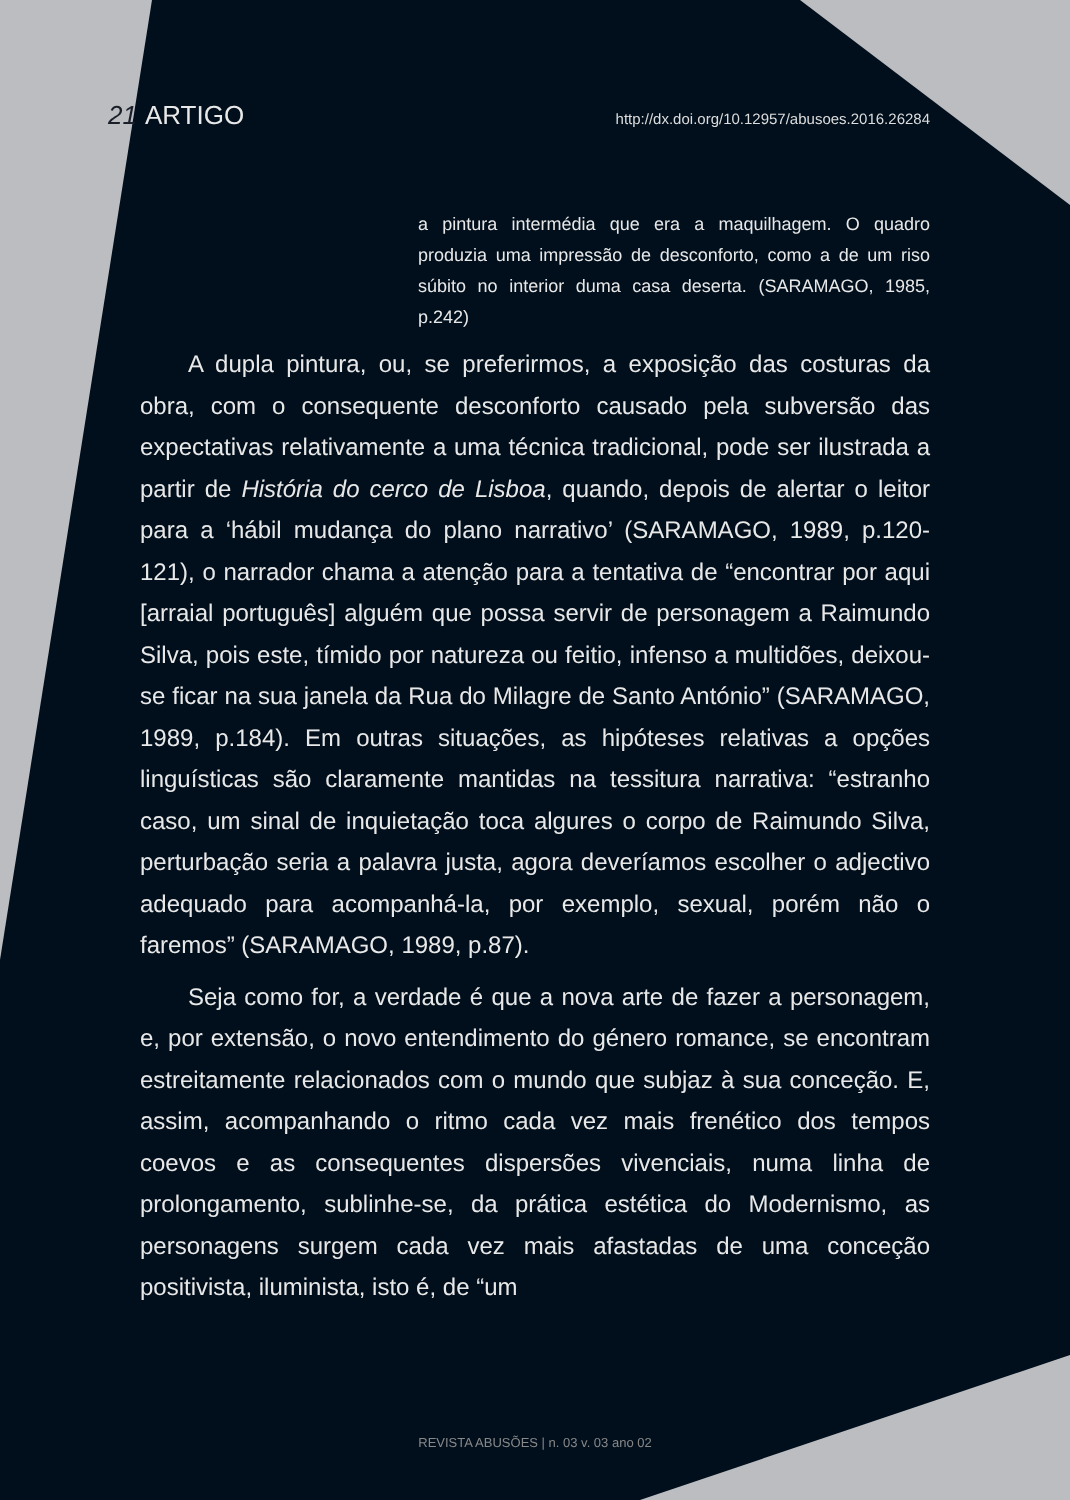21 ARTIGO
http://dx.doi.org/10.12957/abusoes.2016.26284
a pintura intermédia que era a maquilhagem. O quadro produzia uma impressão de desconforto, como a de um riso súbito no interior duma casa deserta. (SARAMAGO, 1985, p.242)
A dupla pintura, ou, se preferirmos, a exposição das costuras da obra, com o consequente desconforto causado pela subversão das expectativas relativamente a uma técnica tradicional, pode ser ilustrada a partir de História do cerco de Lisboa, quando, depois de alertar o leitor para a ‘hábil mudança do plano narrativo’ (SARAMAGO, 1989, p.120-121), o narrador chama a atenção para a tentativa de “encontrar por aqui [arraial português] alguém que possa servir de personagem a Raimundo Silva, pois este, tímido por natureza ou feitio, infenso a multidões, deixou-se ficar na sua janela da Rua do Milagre de Santo António” (SARAMAGO, 1989, p.184). Em outras situações, as hipóteses relativas a opções linguísticas são claramente mantidas na tessitura narrativa: “estranho caso, um sinal de inquietação toca algures o corpo de Raimundo Silva, perturbação seria a palavra justa, agora deveríamos escolher o adjectivo adequado para acompanhá-la, por exemplo, sexual, porém não o faremos” (SARAMAGO, 1989, p.87).
Seja como for, a verdade é que a nova arte de fazer a personagem, e, por extensão, o novo entendimento do género romance, se encontram estreitamente relacionados com o mundo que subjaz à sua conceção. E, assim, acompanhando o ritmo cada vez mais frenético dos tempos coevos e as consequentes dispersões vivenciais, numa linha de prolongamento, sublinhe-se, da prática estética do Modernismo, as personagens surgem cada vez mais afastadas de uma conceção positivista, iluminista, isto é, de “um
REVISTA ABUSÕES | n. 03 v. 03 ano 02